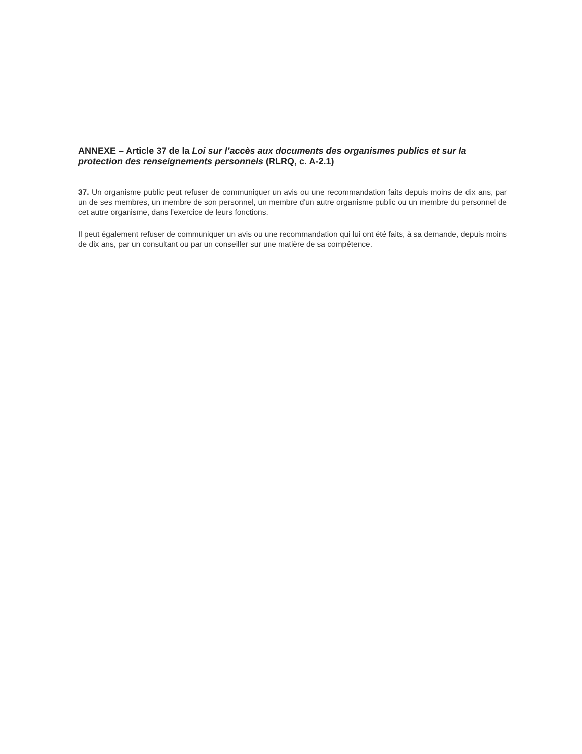ANNEXE – Article 37 de la Loi sur l’accès aux documents des organismes publics et sur la protection des renseignements personnels (RLRQ, c. A-2.1)
37. Un organisme public peut refuser de communiquer un avis ou une recommandation faits depuis moins de dix ans, par un de ses membres, un membre de son personnel, un membre d'un autre organisme public ou un membre du personnel de cet autre organisme, dans l'exercice de leurs fonctions.
Il peut également refuser de communiquer un avis ou une recommandation qui lui ont été faits, à sa demande, depuis moins de dix ans, par un consultant ou par un conseiller sur une matière de sa compétence.